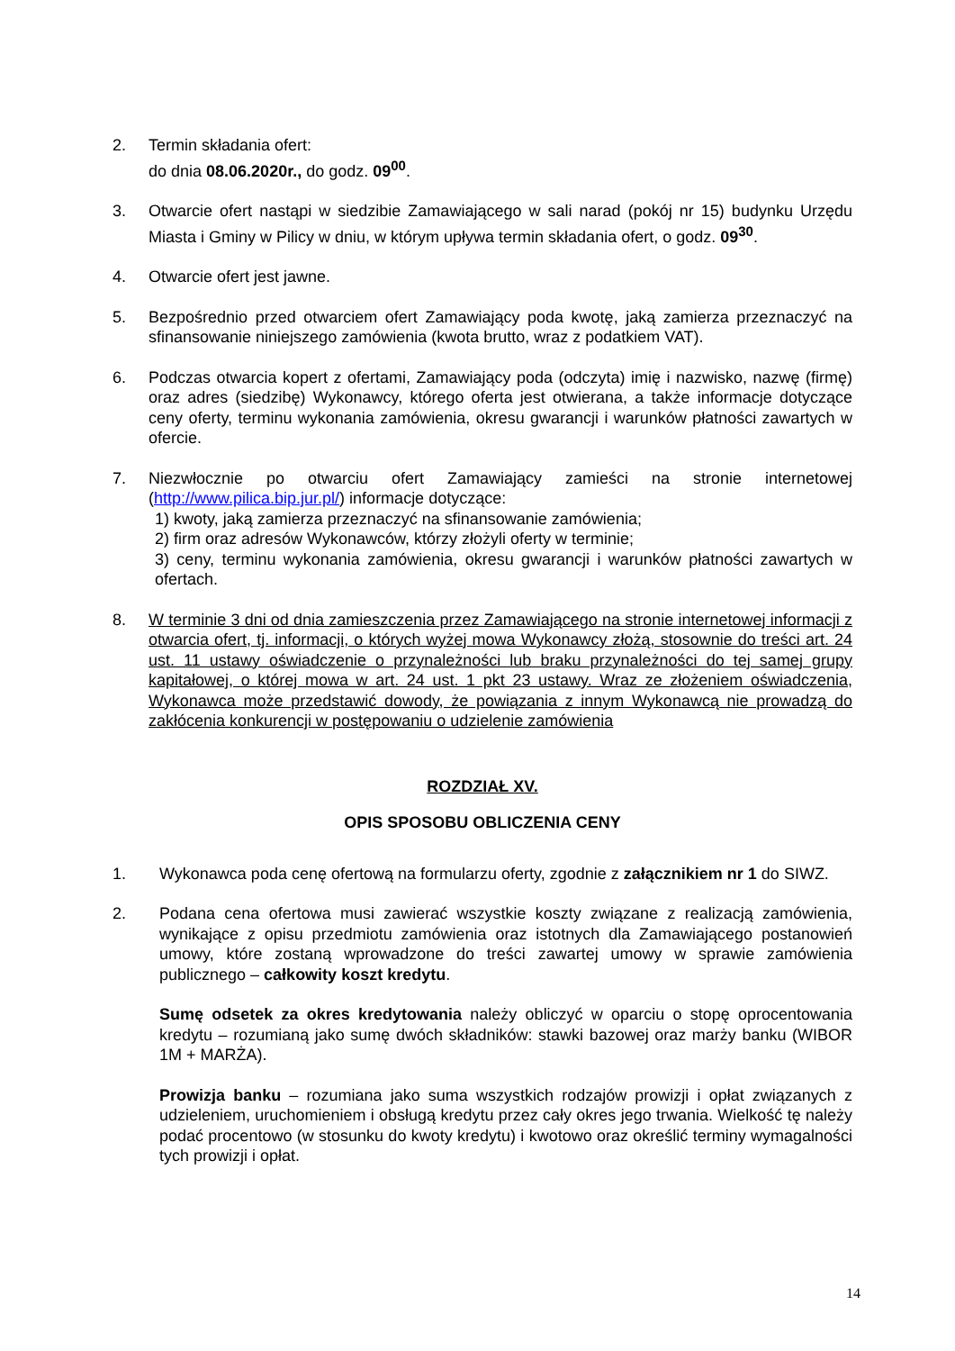2. Termin składania ofert:
do dnia 08.06.2020r., do godz. 09<sup>00</sup>.
3. Otwarcie ofert nastąpi w siedzibie Zamawiającego w sali narad (pokój nr 15) budynku Urzędu Miasta i Gminy w Pilicy w dniu, w którym upływa termin składania ofert, o godz. 09<sup>30</sup>.
4. Otwarcie ofert jest jawne.
5. Bezpośrednio przed otwarciem ofert Zamawiający poda kwotę, jaką zamierza przeznaczyć na sfinansowanie niniejszego zamówienia (kwota brutto, wraz z podatkiem VAT).
6. Podczas otwarcia kopert z ofertami, Zamawiający poda (odczyta) imię i nazwisko, nazwę (firmę) oraz adres (siedzibę) Wykonawcy, którego oferta jest otwierana, a także informacje dotyczące ceny oferty, terminu wykonania zamówienia, okresu gwarancji i warunków płatności zawartych w ofercie.
7. Niezwłocznie po otwarciu ofert Zamawiający zamieści na stronie internetowej (http://www.pilica.bip.jur.pl/) informacje dotyczące:
1) kwoty, jaką zamierza przeznaczyć na sfinansowanie zamówienia;
2) firm oraz adresów Wykonawców, którzy złożyli oferty w terminie;
3) ceny, terminu wykonania zamówienia, okresu gwarancji i warunków płatności zawartych w ofertach.
8. W terminie 3 dni od dnia zamieszczenia przez Zamawiającego na stronie internetowej informacji z otwarcia ofert, tj. informacji, o których wyżej mowa Wykonawcy złożą, stosownie do treści art. 24 ust. 11 ustawy oświadczenie o przynależności lub braku przynależności do tej samej grupy kapitałowej, o której mowa w art. 24 ust. 1 pkt 23 ustawy. Wraz ze złożeniem oświadczenia, Wykonawca może przedstawić dowody, że powiązania z innym Wykonawcą nie prowadzą do zakłócenia konkurencji w postępowaniu o udzielenie zamówienia
ROZDZIAŁ XV.
OPIS SPOSOBU OBLICZENIA CENY
1. Wykonawca poda cenę ofertową na formularzu oferty, zgodnie z załącznikiem nr 1 do SIWZ.
2. Podana cena ofertowa musi zawierać wszystkie koszty związane z realizacją zamówienia, wynikające z opisu przedmiotu zamówienia oraz istotnych dla Zamawiającego postanowień umowy, które zostaną wprowadzone do treści zawartej umowy w sprawie zamówienia publicznego – całkowity koszt kredytu.
Sumę odsetek za okres kredytowania należy obliczyć w oparciu o stopę oprocentowania kredytu – rozumianą jako sumę dwóch składników: stawki bazowej oraz marży banku (WIBOR 1M + MARŻA).
Prowizja banku – rozumiana jako suma wszystkich rodzajów prowizji i opłat związanych z udzieleniem, uruchomieniem i obsługą kredytu przez cały okres jego trwania. Wielkość tę należy podać procentowo (w stosunku do kwoty kredytu) i kwotowo oraz określić terminy wymagalności tych prowizji i opłat.
14